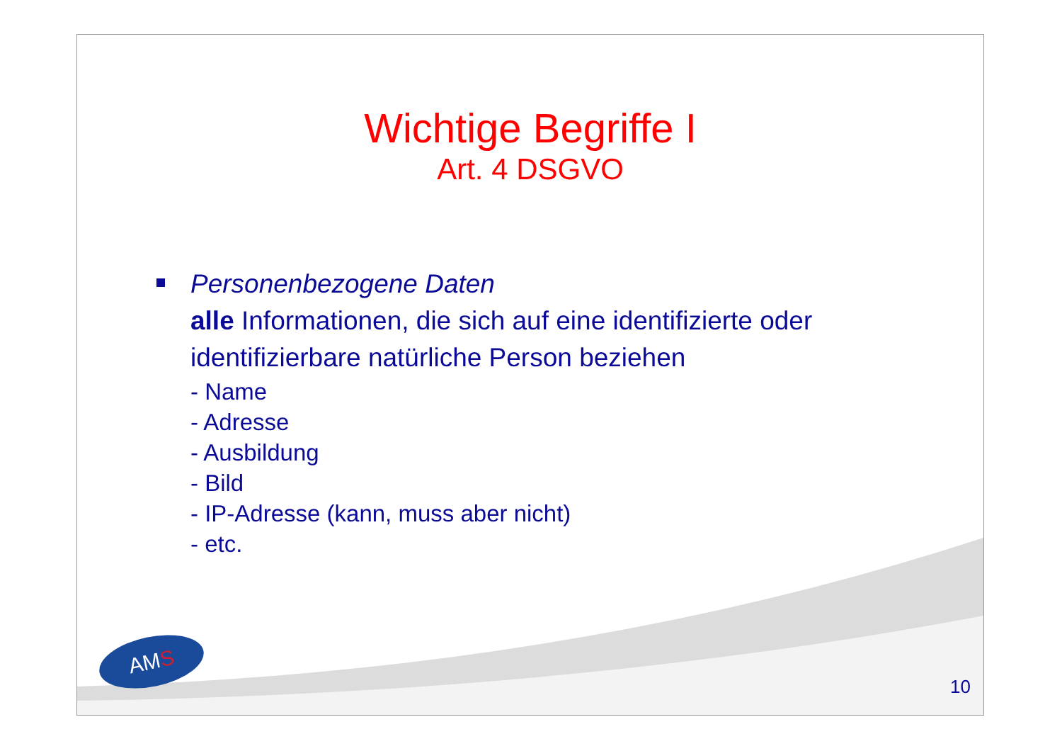Wichtige Begriffe I
Art. 4 DSGVO
Personenbezogene Daten
alle Informationen, die sich auf eine identifizierte oder identifizierbare natürliche Person beziehen
- Name
- Adresse
- Ausbildung
- Bild
- IP-Adresse (kann, muss aber nicht)
- etc.
AMS
10